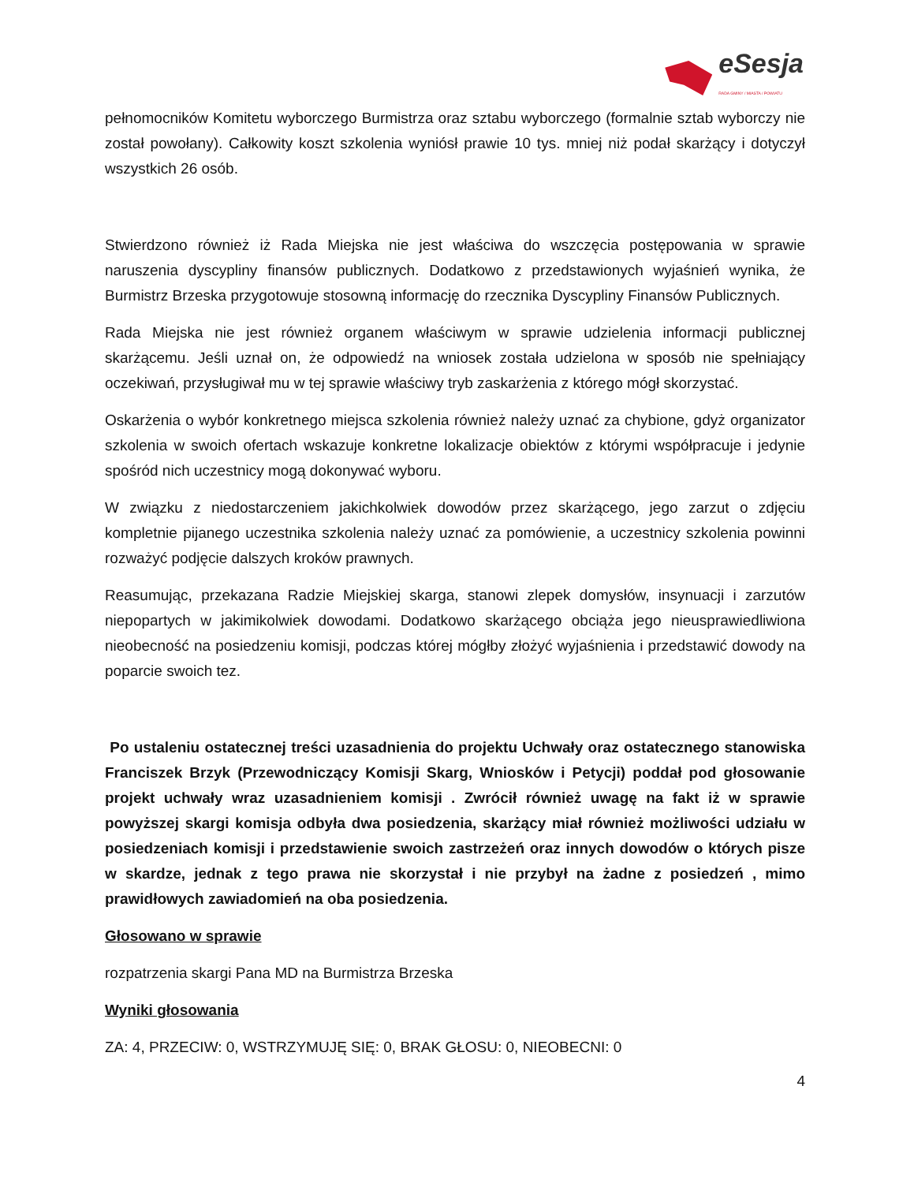eSesja
RADA GMINY / MIASTA / POWIATU
pełnomocników Komitetu wyborczego Burmistrza oraz sztabu wyborczego (formalnie sztab wyborczy nie został powołany). Całkowity koszt szkolenia wyniósł prawie 10 tys. mniej niż podał skarżący i dotyczył wszystkich 26 osób.
Stwierdzono również iż Rada Miejska nie jest właściwa do wszczęcia postępowania w sprawie naruszenia dyscypliny finansów publicznych. Dodatkowo z przedstawionych wyjaśnień wynika, że Burmistrz Brzeska przygotowuje stosowną informację do rzecznika Dyscypliny Finansów Publicznych.
Rada Miejska nie jest również organem właściwym w sprawie udzielenia informacji publicznej skarżącemu. Jeśli uznał on, że odpowiedź na wniosek została udzielona w sposób nie spełniający oczekiwań, przysługiwał mu w tej sprawie właściwy tryb zaskarżenia z którego mógł skorzystać.
Oskarżenia o wybór konkretnego miejsca szkolenia również należy uznać za chybione, gdyż organizator szkolenia w swoich ofertach wskazuje konkretne lokalizacje obiektów z którymi współpracuje i jedynie spośród nich uczestnicy mogą dokonywać wyboru.
W związku z niedostarczeniem jakichkolwiek dowodów przez skarżącego, jego zarzut o zdjęciu kompletnie pijanego uczestnika szkolenia należy uznać za pomówienie, a uczestnicy szkolenia powinni rozważyć podjęcie dalszych kroków prawnych.
Reasumując, przekazana Radzie Miejskiej skarga, stanowi zlepek domysłów, insynuacji i zarzutów niepopartych w jakimikolwiek dowodami. Dodatkowo skarżącego obciąża jego nieusprawiedliwiona nieobecność na posiedzeniu komisji, podczas której mógłby złożyć wyjaśnienia i przedstawić dowody na poparcie swoich tez.
Po ustaleniu ostatecznej treści uzasadnienia do projektu Uchwały oraz ostatecznego stanowiska Franciszek Brzyk (Przewodniczący Komisji Skarg, Wniosków i Petycji) poddał pod głosowanie projekt uchwały wraz uzasadnieniem komisji . Zwrócił również uwagę na fakt iż w sprawie powyższej skargi komisja odbyła dwa posiedzenia, skarżący miał również możliwości udziału w posiedzeniach komisji i przedstawienie swoich zastrzeżeń oraz innych dowodów o których pisze w skardze, jednak z tego prawa nie skorzystał i nie przybył na żadne z posiedzeń , mimo prawidłowych zawiadomień na oba posiedzenia.
Głosowano w sprawie
rozpatrzenia skargi Pana MD na Burmistrza Brzeska
Wyniki głosowania
ZA: 4, PRZECIW: 0, WSTRZYMUJĘ SIĘ: 0, BRAK GŁOSU: 0, NIEOBECNI: 0
4